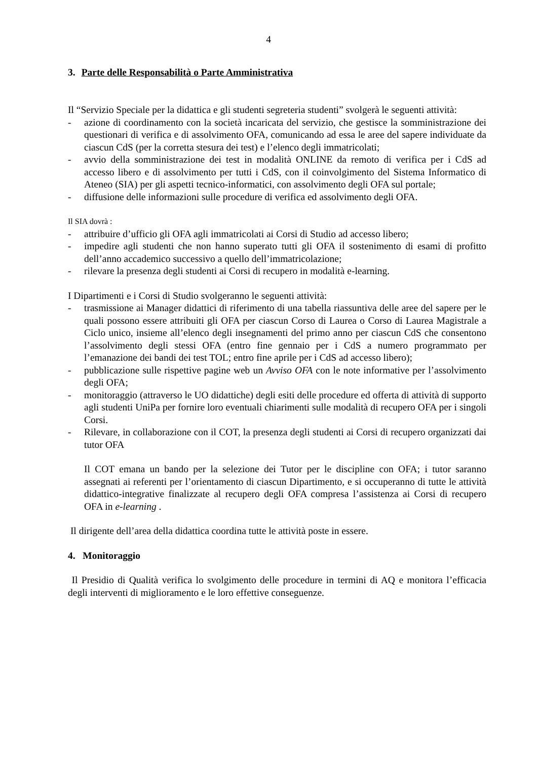4
3. Parte delle Responsabilità o Parte Amministrativa
Il “Servizio Speciale per la didattica e gli studenti segreteria studenti” svolgerà le seguenti attività:
- azione di coordinamento con la società incaricata del servizio, che gestisce la somministrazione dei questionari di verifica e di assolvimento OFA, comunicando ad essa le aree del sapere individuate da ciascun CdS (per la corretta stesura dei test) e l’elenco degli immatricolati;
- avvio della somministrazione dei test in modalità ONLINE da remoto di verifica per i CdS ad accesso libero e di assolvimento per tutti i CdS, con il coinvolgimento del Sistema Informatico di Ateneo (SIA) per gli aspetti tecnico-informatici, con assolvimento degli OFA sul portale;
- diffusione delle informazioni sulle procedure di verifica ed assolvimento degli OFA.
Il SIA dovrà :
- attribuire d’ufficio gli OFA agli immatricolati ai Corsi di Studio ad accesso libero;
- impedire agli studenti che non hanno superato tutti gli OFA il sostenimento di esami di profitto dell’anno accademico successivo a quello dell’immatricolazione;
- rilevare la presenza degli studenti ai Corsi di recupero in modalità e-learning.
I Dipartimenti e i Corsi di Studio svolgeranno le seguenti attività:
- trasmissione ai Manager didattici di riferimento di una tabella riassuntiva delle aree del sapere per le quali possono essere attribuiti gli OFA per ciascun Corso di Laurea o Corso di Laurea Magistrale a Ciclo unico, insieme all’elenco degli insegnamenti del primo anno per ciascun CdS che consentono l’assolvimento degli stessi OFA (entro fine gennaio per i CdS a numero programmato per l’emanazione dei bandi dei test TOL; entro fine aprile per i CdS ad accesso libero);
- pubblicazione sulle rispettive pagine web un Avviso OFA con le note informative per l’assolvimento degli OFA;
- monitoraggio (attraverso le UO didattiche) degli esiti delle procedure ed offerta di attività di supporto agli studenti UniPa per fornire loro eventuali chiarimenti sulle modalità di recupero OFA per i singoli Corsi.
- Rilevare, in collaborazione con il COT, la presenza degli studenti ai Corsi di recupero organizzati dai tutor OFA
Il COT emana un bando per la selezione dei Tutor per le discipline con OFA; i tutor saranno assegnati ai referenti per l’orientamento di ciascun Dipartimento, e si occuperanno di tutte le attività didattico-integrative finalizzate al recupero degli OFA compresa l’assistenza ai Corsi di recupero OFA in e-learning .
Il dirigente dell’area della didattica coordina tutte le attività poste in essere.
4. Monitoraggio
Il Presidio di Qualità verifica lo svolgimento delle procedure in termini di AQ e monitora l’efficacia degli interventi di miglioramento e le loro effettive conseguenze.